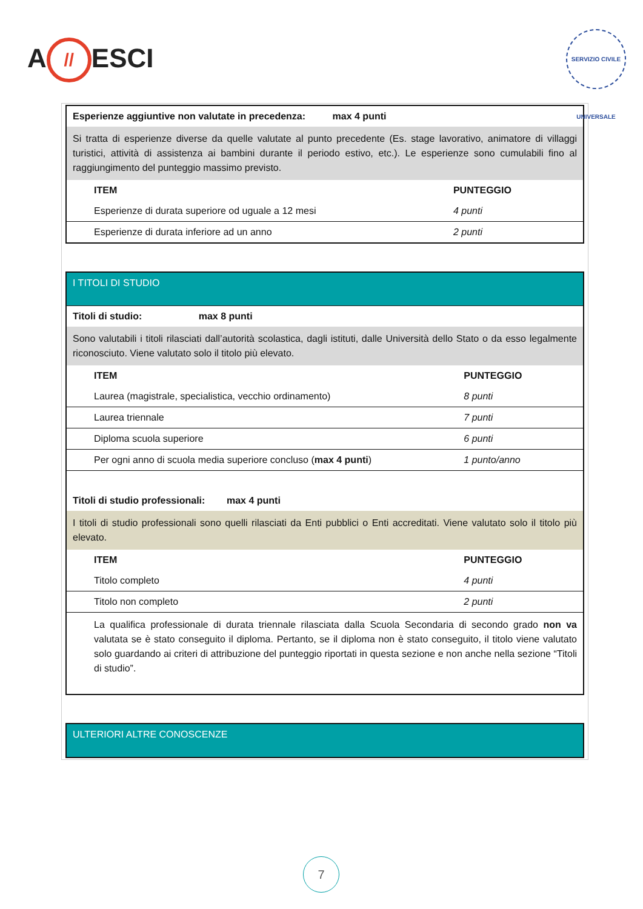A // ESCI
SERVIZIO CIVILE UNIVERSALE
| Esperienze aggiuntive non valutate in precedenza: max 4 punti | |
| Si tratta di esperienze diverse da quelle valutate al punto precedente (Es. stage lavorativo, animatore di villaggi turistici, attività di assistenza ai bambini durante il periodo estivo, etc.). Le esperienze sono cumulabili fino al raggiungimento del punteggio massimo previsto. | |
| ITEM | PUNTEGGIO |
| Esperienze di durata superiore od uguale a 12 mesi | 4 punti |
| Esperienze di durata inferiore ad un anno | 2 punti |
| I TITOLI DI STUDIO | |
| Titoli di studio: max 8 punti | |
| Sono valutabili i titoli rilasciati dall’autorità scolastica, dagli istituti, dalle Università dello Stato o da esso legalmente riconosciuto. Viene valutato solo il titolo più elevato. | |
| ITEM | PUNTEGGIO |
| Laurea (magistrale, specialistica, vecchio ordinamento) | 8 punti |
| Laurea triennale | 7 punti |
| Diploma scuola superiore | 6 punti |
| Per ogni anno di scuola media superiore concluso ( max 4 punti ) | 1 punto/anno |
| Titoli di studio professionali: max 4 punti | |
| I titoli di studio professionali sono quelli rilasciati da Enti pubblici o Enti accreditati. Viene valutato solo il titolo più elevato. | |
| ITEM | PUNTEGGIO |
| Titolo completo | 4 punti |
| Titolo non completo | 2 punti |
| La qualifica professionale di durata triennale rilasciata dalla Scuola Secondaria di secondo grado non va valutata se è stato conseguito il diploma. Pertanto, se il diploma non è stato conseguito, il titolo viene valutato solo guardando ai criteri di attribuzione del punteggio riportati in questa sezione e non anche nella sezione “Titoli di studio”. | |
| ULTERIORI ALTRE CONOSCENZE |
7